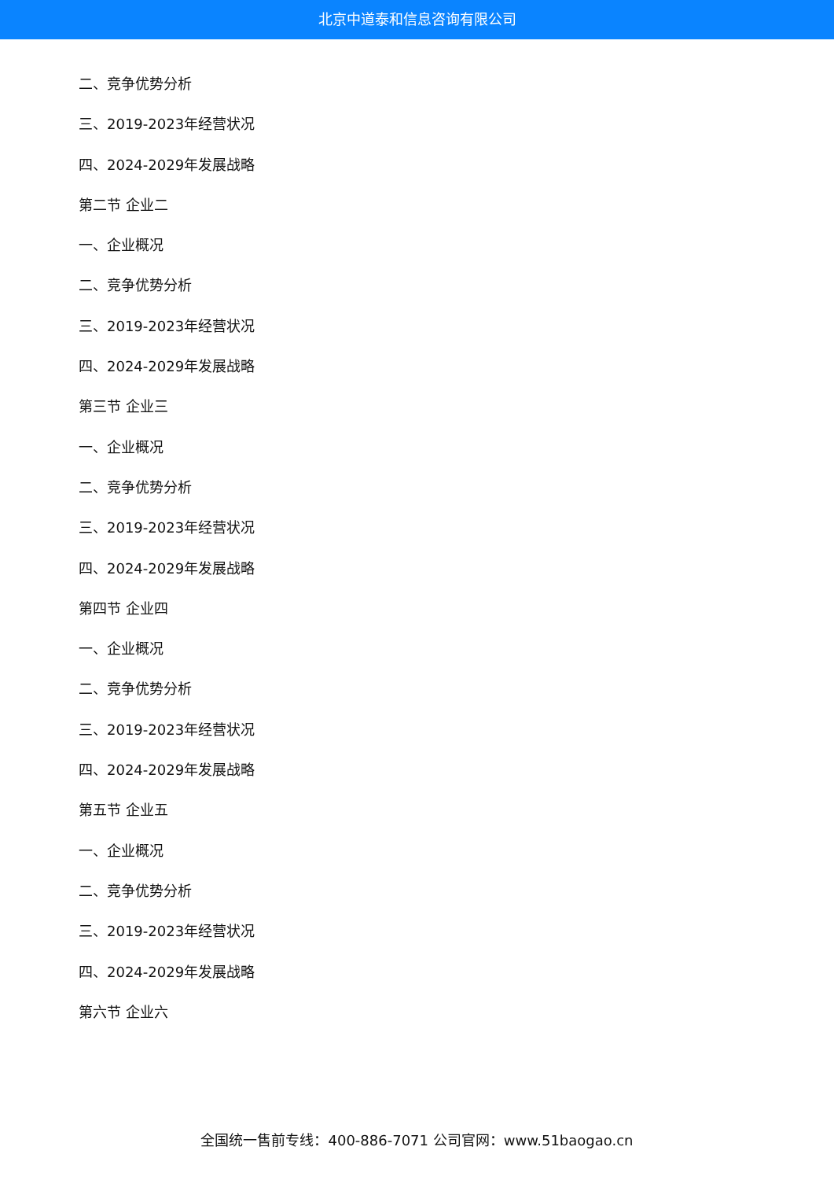北京中道泰和信息咨询有限公司
二、竞争优势分析
三、2019-2023年经营状况
四、2024-2029年发展战略
第二节 企业二
一、企业概况
二、竞争优势分析
三、2019-2023年经营状况
四、2024-2029年发展战略
第三节 企业三
一、企业概况
二、竞争优势分析
三、2019-2023年经营状况
四、2024-2029年发展战略
第四节 企业四
一、企业概况
二、竞争优势分析
三、2019-2023年经营状况
四、2024-2029年发展战略
第五节 企业五
一、企业概况
二、竞争优势分析
三、2019-2023年经营状况
四、2024-2029年发展战略
第六节 企业六
全国统一售前专线：400-886-7071 公司官网：www.51baogao.cn